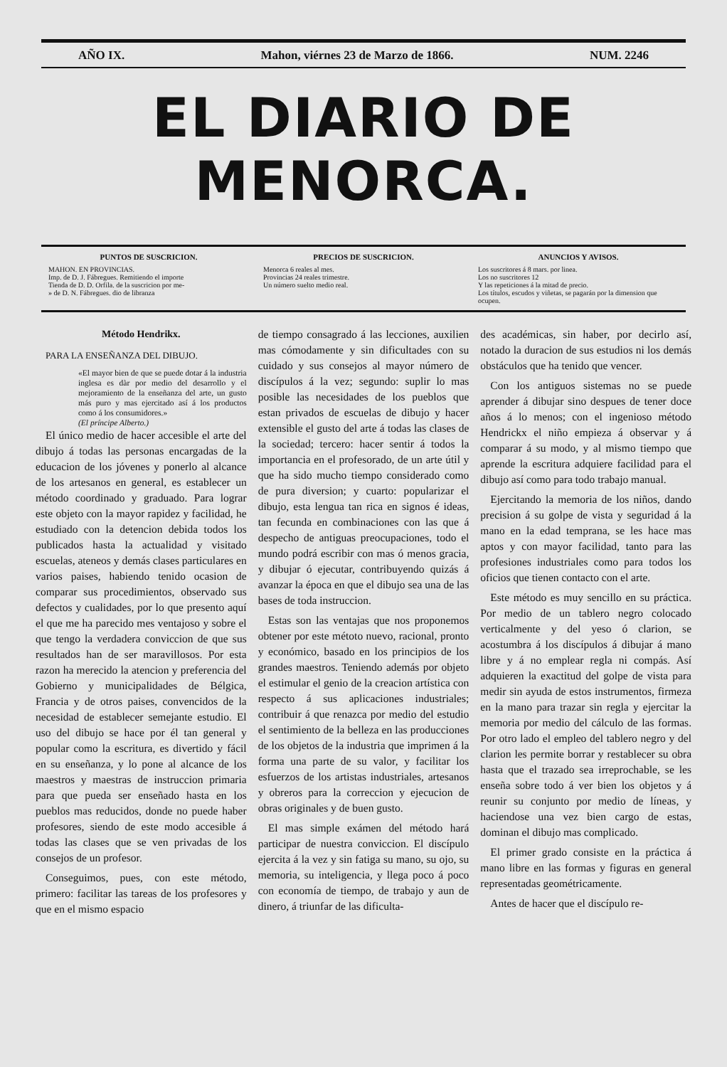AÑO IX. Mahon, viérnes 23 de Marzo de 1866. NUM. 2246
EL DIARIO DE MENORCA.
PUNTOS DE SUSCRICION.
MAHON. EN PROVINCIAS.
Imp. de D. J. Fábregues. Remitiendo el importe
Tienda de D. D. Orfila. de la suscricion por me-
» de D. N. Fábregues. dio de libranza
PRECIOS DE SUSCRICION.
Menorca 6 reales al mes.
Provincias 24 reales trimestre.
Un número suelto medio real.
ANUNCIOS Y AVISOS.
Los suscritores á 8 mars. por linea.
Los no suscritores 12
Y las repeticiones á la mitad de precio.
Los títulos, escudos y viñetas, se pagarán por la dimension que ocupen.
Método Hendrikx.
PARA LA ENSEÑANZA DEL DIBUJO.
«El mayor bien de que se puede dotar á la industria inglesa es dàr por medio del desarrollo y el mejoramiento de la enseñanza del arte, un gusto más puro y mas ejercitado así á los productos como á los consumidores.»
(El príncipe Alberto.)
El único medio de hacer accesible el arte del dibujo á todas las personas encargadas de la educacion de los jóvenes y ponerlo al alcance de los artesanos en general, es establecer un método coordinado y graduado. Para lograr este objeto con la mayor rapidez y facilidad, he estudiado con la detencion debida todos los publicados hasta la actualidad y visitado escuelas, ateneos y demás clases particulares en varios paises, habiendo tenido ocasion de comparar sus procedimientos, observado sus defectos y cualidades, por lo que presento aquí el que me ha parecido mes ventajoso y sobre el que tengo la verdadera conviccion de que sus resultados han de ser maravillosos. Por esta razon ha merecido la atencion y preferencia del Gobierno y municipalidades de Bélgica, Francia y de otros paises, convencidos de la necesidad de establecer semejante estudio. El uso del dibujo se hace por él tan general y popular como la escritura, es divertido y fácil en su enseñanza, y lo pone al alcance de los maestros y maestras de instruccion primaria para que pueda ser enseñado hasta en los pueblos mas reducidos, donde no puede haber profesores, siendo de este modo accesible á todas las clases que se ven privadas de los consejos de un profesor.
Conseguimos, pues, con este método, primero: facilitar las tareas de los profesores y que en el mismo espacio
de tiempo consagrado á las lecciones, auxilien mas cómodamente y sin dificultades con su cuidado y sus consejos al mayor número de discípulos á la vez; segundo: suplir lo mas posible las necesidades de los pueblos que estan privados de escuelas de dibujo y hacer extensible el gusto del arte á todas las clases de la sociedad; tercero: hacer sentir á todos la importancia en el profesorado, de un arte útil y que ha sido mucho tiempo considerado como de pura diversion; y cuarto: popularizar el dibujo, esta lengua tan rica en signos é ideas, tan fecunda en combinaciones con las que á despecho de antiguas preocupaciones, todo el mundo podrá escribir con mas ó menos gracia, y dibujar ó ejecutar, contribuyendo quizás á avanzar la época en que el dibujo sea una de las bases de toda instruccion.
Estas son las ventajas que nos proponemos obtener por este métoto nuevo, racional, pronto y económico, basado en los principios de los grandes maestros. Teniendo además por objeto el estimular el genio de la creacion artística con respecto á sus aplicaciones industriales; contribuir á que renazca por medio del estudio el sentimiento de la belleza en las producciones de los objetos de la industria que imprimen á la forma una parte de su valor, y facilitar los esfuerzos de los artistas industriales, artesanos y obreros para la correccion y ejecucion de obras originales y de buen gusto.
El mas simple exámen del método hará participar de nuestra conviccion. El discípulo ejercita á la vez y sin fatiga su mano, su ojo, su memoria, su inteligencia, y llega poco á poco con economía de tiempo, de trabajo y aun de dinero, á triunfar de las dificulta-
des académicas, sin haber, por decirlo así, notado la duracion de sus estudios ni los demás obstáculos que ha tenido que vencer.
Con los antiguos sistemas no se puede aprender á dibujar sino despues de tener doce años á lo menos; con el ingenioso método Hendrickx el niño empieza á observar y á comparar á su modo, y al mismo tiempo que aprende la escritura adquiere facilidad para el dibujo así como para todo trabajo manual.
Ejercitando la memoria de los niños, dando precision á su golpe de vista y seguridad á la mano en la edad temprana, se les hace mas aptos y con mayor facilidad, tanto para las profesiones industriales como para todos los oficios que tienen contacto con el arte.
Este método es muy sencillo en su práctica. Por medio de un tablero negro colocado verticalmente y del yeso ó clarion, se acostumbra á los discípulos á dibujar á mano libre y á no emplear regla ni compás. Así adquieren la exactitud del golpe de vista para medir sin ayuda de estos instrumentos, firmeza en la mano para trazar sin regla y ejercitar la memoria por medio del cálculo de las formas. Por otro lado el empleo del tablero negro y del clarion les permite borrar y restablecer su obra hasta que el trazado sea irreprochable, se les enseña sobre todo á ver bien los objetos y á reunir su conjunto por medio de líneas, y haciendose una vez bien cargo de estas, dominan el dibujo mas complicado.
El primer grado consiste en la práctica á mano libre en las formas y figuras en general representadas geométricamente.
Antes de hacer que el discípulo re-